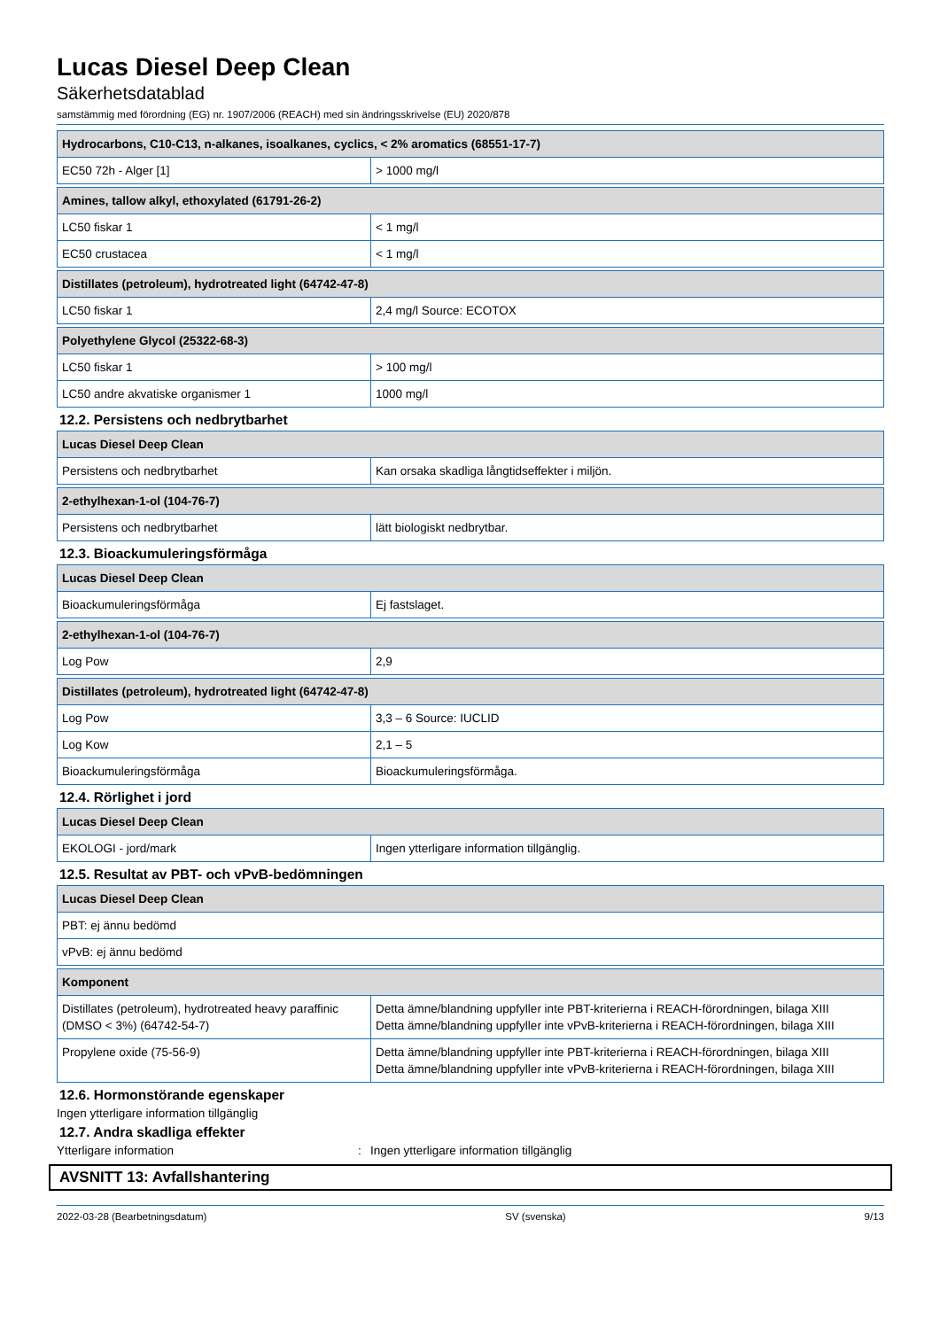Lucas Diesel Deep Clean
Säkerhetsdatablad
samstämmig med förordning (EG) nr. 1907/2006 (REACH) med sin ändringsskrivelse (EU) 2020/878
| Hydrocarbons, C10-C13, n-alkanes, isoalkanes, cyclics, < 2% aromatics (68551-17-7) | |
| --- | --- |
| EC50 72h - Alger [1] | > 1000 mg/l |
| Amines, tallow alkyl, ethoxylated (61791-26-2) | |
| --- | --- |
| LC50 fiskar 1 | < 1 mg/l |
| EC50 crustacea | < 1 mg/l |
| Distillates (petroleum), hydrotreated light (64742-47-8) | |
| --- | --- |
| LC50 fiskar 1 | 2,4 mg/l Source: ECOTOX |
| Polyethylene Glycol (25322-68-3) | |
| --- | --- |
| LC50 fiskar 1 | > 100 mg/l |
| LC50 andre akvatiske organismer 1 | 1000 mg/l |
12.2. Persistens och nedbrytbarhet
| Lucas Diesel Deep Clean | |
| --- | --- |
| Persistens och nedbrytbarhet | Kan orsaka skadliga långtidseffekter i miljön. |
| 2-ethylhexan-1-ol (104-76-7) | |
| --- | --- |
| Persistens och nedbrytbarhet | lätt biologiskt nedbrytbar. |
12.3. Bioackumuleringsförmåga
| Lucas Diesel Deep Clean | |
| --- | --- |
| Bioackumuleringsförmåga | Ej fastslaget. |
| 2-ethylhexan-1-ol (104-76-7) | |
| --- | --- |
| Log Pow | 2,9 |
| Distillates (petroleum), hydrotreated light (64742-47-8) | |
| --- | --- |
| Log Pow | 3,3 – 6 Source: IUCLID |
| Log Kow | 2,1 – 5 |
| Bioackumuleringsförmåga | Bioackumuleringsförmåga. |
12.4. Rörlighet i jord
| Lucas Diesel Deep Clean | |
| --- | --- |
| EKOLOGI - jord/mark | Ingen ytterligare information tillgänglig. |
12.5. Resultat av PBT- och vPvB-bedömningen
| Lucas Diesel Deep Clean |
| --- |
| PBT: ej ännu bedömd |
| vPvB: ej ännu bedömd |
| Komponent | |
| --- | --- |
| Distillates (petroleum), hydrotreated heavy paraffinic (DMSO < 3%) (64742-54-7) | Detta ämne/blandning uppfyller inte PBT-kriterierna i REACH-förordningen, bilaga XIII Detta ämne/blandning uppfyller inte vPvB-kriterierna i REACH-förordningen, bilaga XIII |
| Propylene oxide (75-56-9) | Detta ämne/blandning uppfyller inte PBT-kriterierna i REACH-förordningen, bilaga XIII Detta ämne/blandning uppfyller inte vPvB-kriterierna i REACH-förordningen, bilaga XIII |
12.6. Hormonstörande egenskaper
Ingen ytterligare information tillgänglig
12.7. Andra skadliga effekter
Ytterligare information: Ingen ytterligare information tillgänglig
AVSNITT 13: Avfallshantering
2022-03-28 (Bearbetningsdatum) SV (svenska) 9/13